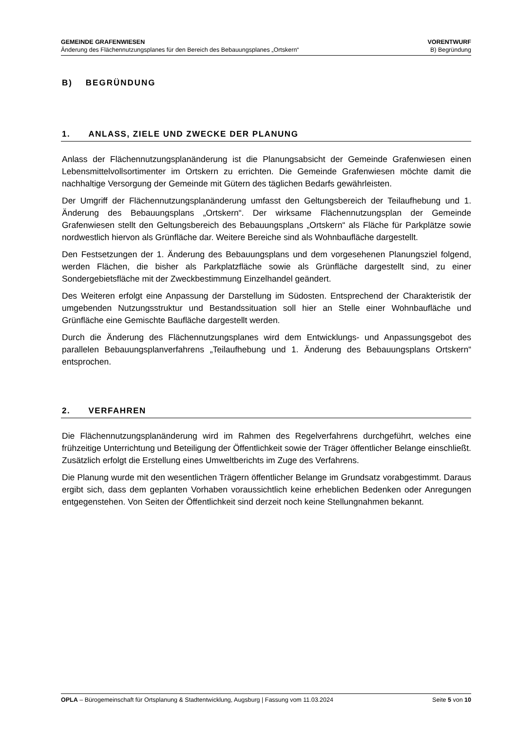GEMEINDE GRAFENWIESEN
Änderung des Flächennutzungsplanes für den Bereich des Bebauungsplanes „Ortskern“
VORENTWURF
B) Begründung
B) BEGRÜNDUNG
1. ANLASS, ZIELE UND ZWECKE DER PLANUNG
Anlass der Flächennutzungsplanänderung ist die Planungsabsicht der Gemeinde Grafenwiesen einen Lebensmittelvollsortimenter im Ortskern zu errichten. Die Gemeinde Grafenwiesen möchte damit die nachhaltige Versorgung der Gemeinde mit Gütern des täglichen Bedarfs gewährleisten.
Der Umgriff der Flächennutzungsplanänderung umfasst den Geltungsbereich der Teilaufhebung und 1. Änderung des Bebauungsplans „Ortskern“. Der wirksame Flächennutzungsplan der Gemeinde Grafenwiesen stellt den Geltungsbereich des Bebauungsplans „Ortskern“ als Fläche für Parkplätze sowie nordwestlich hiervon als Grünfläche dar. Weitere Bereiche sind als Wohnbaufläche dargestellt.
Den Festsetzungen der 1. Änderung des Bebauungsplans und dem vorgesehenen Planungsziel folgend, werden Flächen, die bisher als Parkplatzfläche sowie als Grünfläche dargestellt sind, zu einer Sondergebietsfläche mit der Zweckbestimmung Einzelhandel geändert.
Des Weiteren erfolgt eine Anpassung der Darstellung im Südosten. Entsprechend der Charakteristik der umgebenden Nutzungsstruktur und Bestandssituation soll hier an Stelle einer Wohnbaufläche und Grünfläche eine Gemischte Baufläche dargestellt werden.
Durch die Änderung des Flächennutzungsplanes wird dem Entwicklungs- und Anpassungsgebot des parallelen Bebauungsplanverfahrens „Teilaufhebung und 1. Änderung des Bebauungsplans Ortskern“ entsprochen.
2. VERFAHREN
Die Flächennutzungsplanänderung wird im Rahmen des Regelverfahrens durchgeführt, welches eine frühzeitige Unterrichtung und Beteiligung der Öffentlichkeit sowie der Träger öffentlicher Belange einschließt. Zusätzlich erfolgt die Erstellung eines Umweltberichts im Zuge des Verfahrens.
Die Planung wurde mit den wesentlichen Trägern öffentlicher Belange im Grundsatz vorabgestimmt. Daraus ergibt sich, dass dem geplanten Vorhaben voraussichtlich keine erheblichen Bedenken oder Anregungen entgegenstehen. Von Seiten der Öffentlichkeit sind derzeit noch keine Stellungnahmen bekannt.
OPLA – Bürogemeinschaft für Ortsplanung & Stadtentwicklung, Augsburg | Fassung vom 11.03.2024
Seite 5 von 10